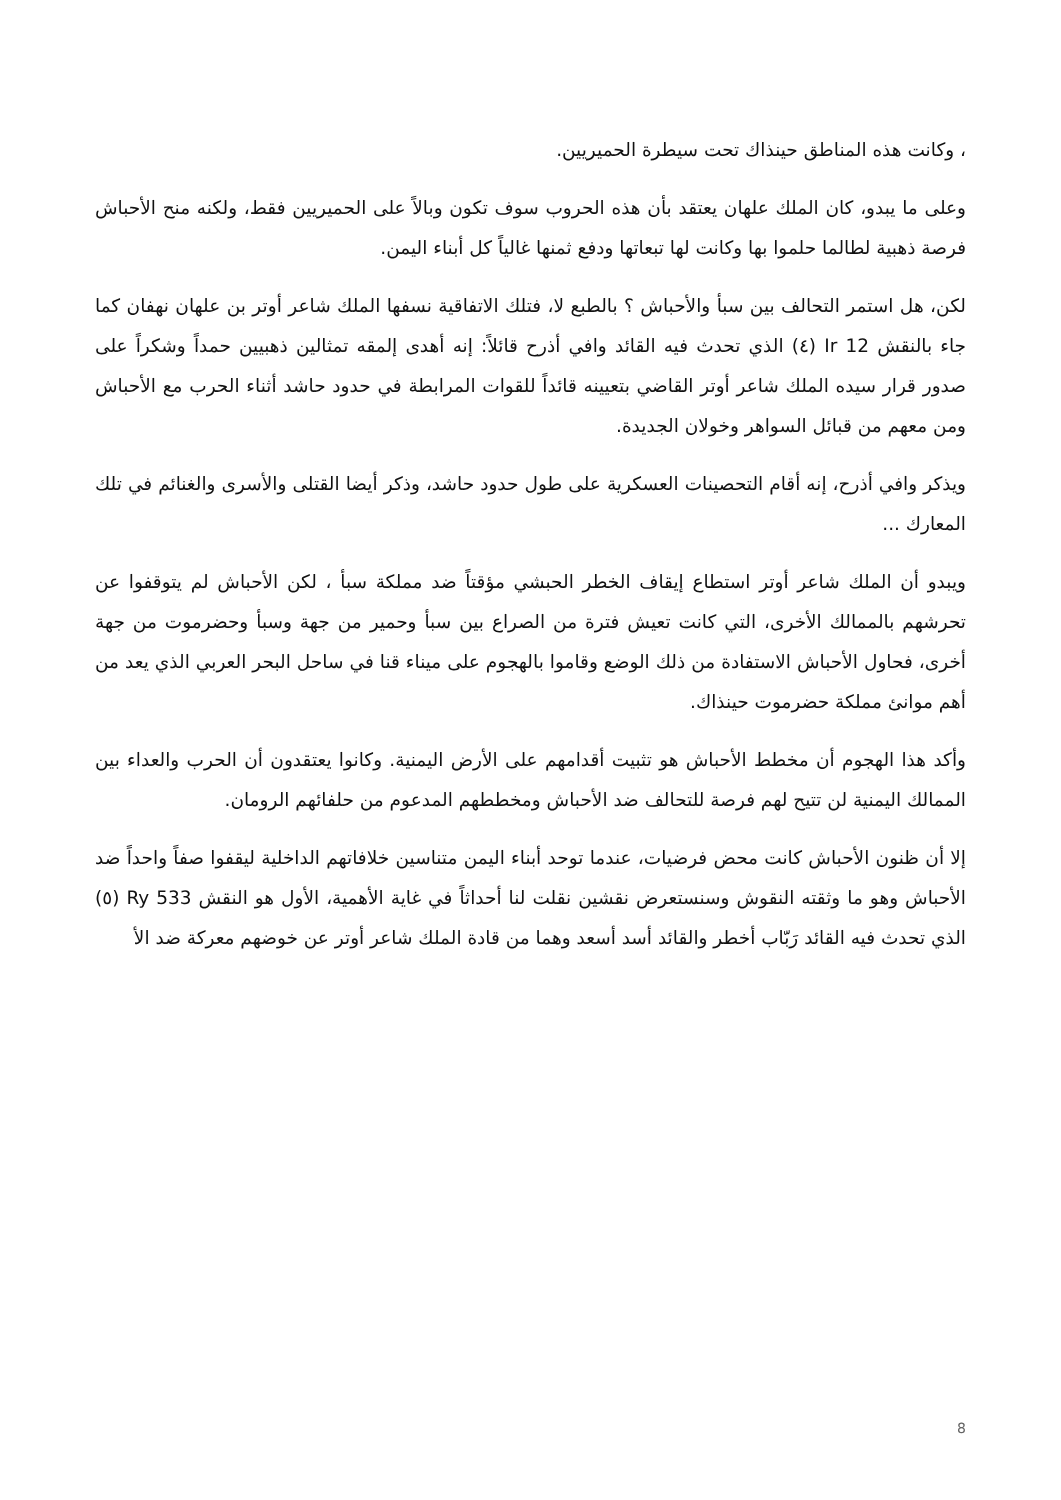، وكانت هذه المناطق حينذاك تحت سيطرة الحميريين.
وعلى ما يبدو، كان الملك علهان يعتقد بأن هذه الحروب سوف تكون وبالاً على الحميريين فقط، ولكنه منح الأحباش فرصة ذهبية لطالما حلموا بها وكانت لها تبعاتها ودفع ثمنها غالياً كل أبناء اليمن.
لكن، هل استمر التحالف بين سبأ والأحباش ؟ بالطبع لا، فتلك الاتفاقية نسفها الملك شاعر أوتر بن علهان نهفان كما جاء بالنقش Ir 12 (٤) الذي تحدث فيه القائد وافي أذرح قائلاً: إنه أهدى إلمقه تمثالين ذهبيين حمداً وشكراً على صدور قرار سيده الملك شاعر أوتر القاضي بتعيينه قائداً للقوات المرابطة في حدود حاشد أثناء الحرب مع الأحباش ومن معهم من قبائل السواهر وخولان الجديدة.
ويذكر وافي أذرح، إنه أقام التحصينات العسكرية على طول حدود حاشد، وذكر أيضا القتلى والأسرى والغنائم في تلك المعارك ...
ويبدو أن الملك شاعر أوتر استطاع إيقاف الخطر الحبشي مؤقتاً ضد مملكة سبأ ، لكن الأحباش لم يتوقفوا عن تحرشهم بالممالك الأخرى، التي كانت تعيش فترة من الصراع بين سبأ وحمير من جهة وسبأ وحضرموت من جهة أخرى، فحاول الأحباش الاستفادة من ذلك الوضع وقاموا بالهجوم على ميناء قنا في ساحل البحر العربي الذي يعد من أهم موانئ مملكة حضرموت حينذاك.
وأكد هذا الهجوم أن مخطط الأحباش هو تثبيت أقدامهم على الأرض اليمنية. وكانوا يعتقدون أن الحرب والعداء بين الممالك اليمنية لن تتيح لهم فرصة للتحالف ضد الأحباش ومخططهم المدعوم من حلفائهم الرومان.
إلا أن ظنون الأحباش كانت محض فرضيات، عندما توحد أبناء اليمن متناسين خلافاتهم الداخلية ليقفوا صفاً واحداً ضد الأحباش وهو ما وثقته النقوش وسنستعرض نقشين نقلت لنا أحداثاً في غاية الأهمية، الأول هو النقش Ry 533 (٥) الذي تحدث فيه القائد رَبّاب أخطر والقائد أسد أسعد وهما من قادة الملك شاعر أوتر عن خوضهم معركة ضد الأ
8